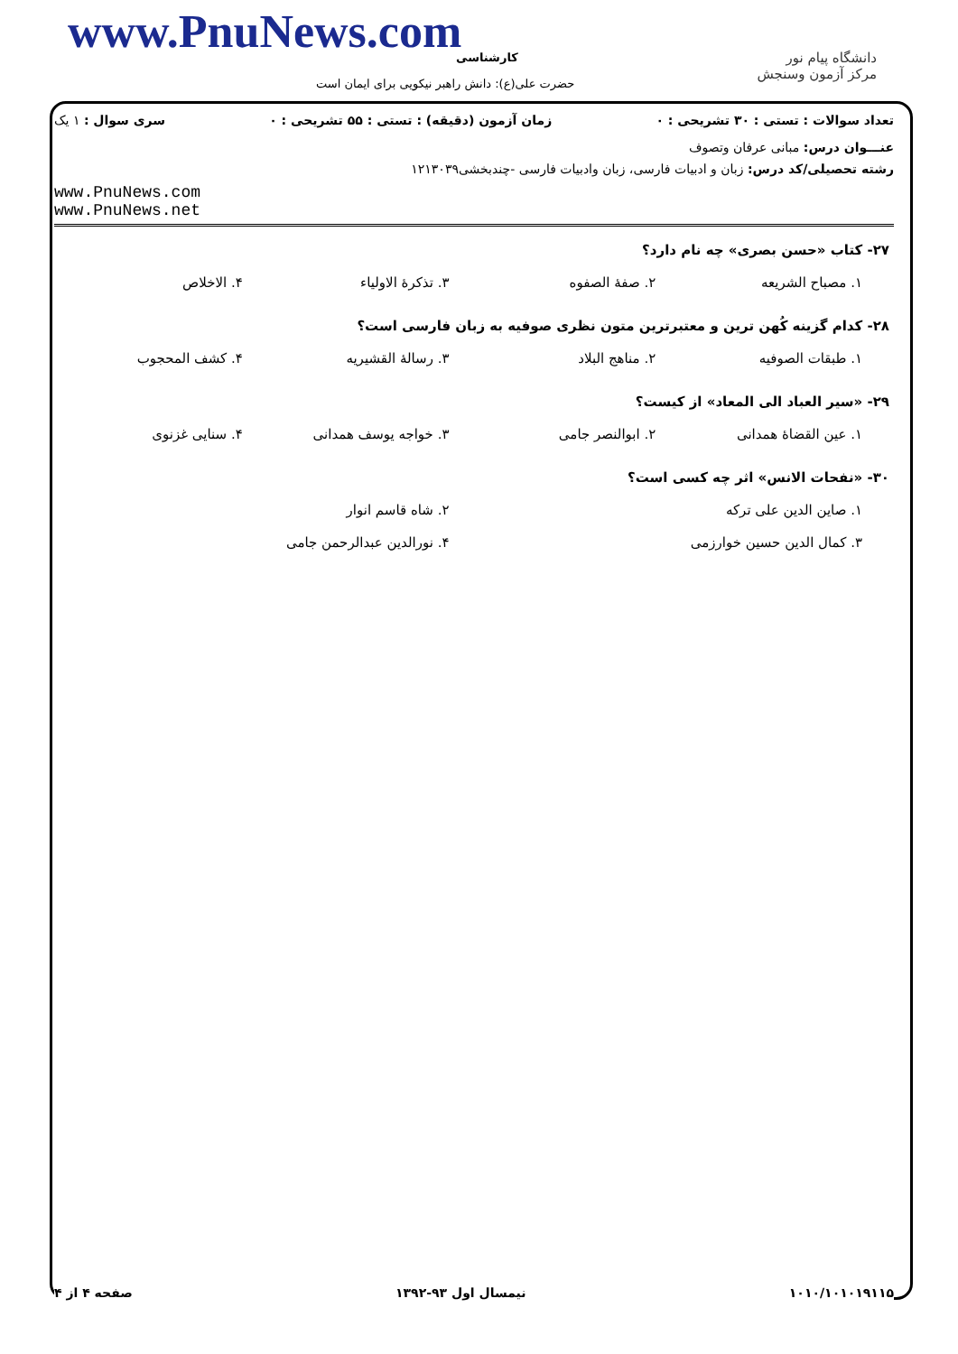www.PnuNews.com کارشناسی
حضرت علی(ع): دانش راهبر نیکویی برای ایمان است
دانشگاه پیام نور
مرکز آزمون وسنجش
تعداد سوالات : تستی : ۳۰ تشریحی : ۰ زمان آزمون (دقیقه) : تستی : ۵۵ تشریحی : ۰ سری سوال : ۱ یک
عنـــوان درس: مبانی عرفان وتصوف
رشته تحصیلی/کد درس: زبان و ادبیات فارسی، زبان وادبیات فارسی -چندبخشی۱۲۱۳۰۳۹
www.PnuNews.com
www.PnuNews.net
۲۷- کتاب «حسن بصری» چه نام دارد؟
۱. مصباح الشریعه ۲. صفهٔ الصفوه ۳. تذکرهٔ الاولیاء ۴. الاخلاص
۲۸- کدام گزینه کُهن ترین و معتبرترین متون نظری صوفیه به زبان فارسی است؟
۱. طبقات الصوفیه ۲. مناهج البلاد ۳. رسالهٔ القشیریه ۴. کشف المحجوب
۲۹- «سیر العباد الی المعاد» از کیست؟
۱. عین القضاهٔ همدانی ۲. ابوالنصر جامی ۳. خواجه یوسف همدانی ۴. سنایی غزنوی
۳۰- «نفحات الانس» اثر چه کسی است؟
۱. صاین الدین علی ترکه ۲. شاه قاسم انوار
۳. کمال الدین حسین خوارزمی ۴. نورالدین عبدالرحمن جامی
صفحه ۴ از ۴ نیمسال اول ۹۳-۱۳۹۲ ۱۰۱۰/۱۰۱۰۱۹۱۱۵